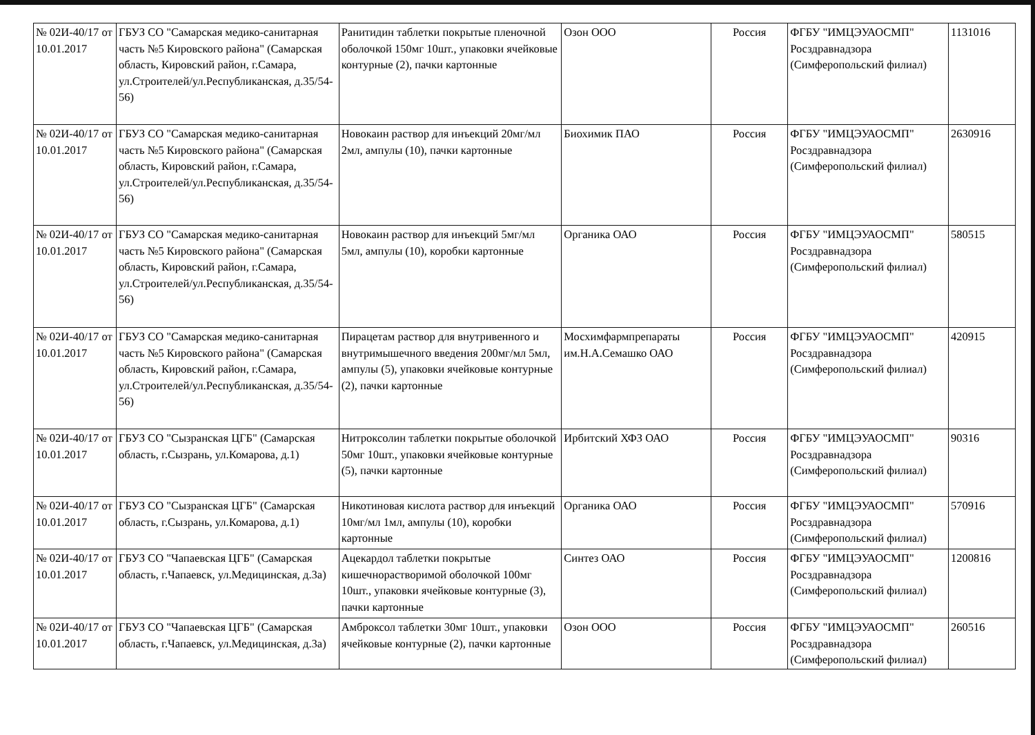| № 02И-40/17 от 10.01.2017 | ГБУЗ СО "Самарская медико-санитарная часть №5 Кировского района" (Самарская область, Кировский район, г.Самара, ул.Строителей/ул.Республиканская, д.35/54-56) | Ранитидин таблетки покрытые пленочной оболочкой 150мг 10шт., упаковки ячейковые контурные (2), пачки картонные | Озон ООО | Россия | ФГБУ "ИМЦЭУАОСМП" Росздравнадзора (Симферопольский филиал) | 1131016 |
| № 02И-40/17 от 10.01.2017 | ГБУЗ СО "Самарская медико-санитарная часть №5 Кировского района" (Самарская область, Кировский район, г.Самара, ул.Строителей/ул.Республиканская, д.35/54-56) | Новокаин раствор для инъекций 20мг/мл 2мл, ампулы (10), пачки картонные | Биохимик ПАО | Россия | ФГБУ "ИМЦЭУАОСМП" Росздравнадзора (Симферопольский филиал) | 2630916 |
| № 02И-40/17 от 10.01.2017 | ГБУЗ СО "Самарская медико-санитарная часть №5 Кировского района" (Самарская область, Кировский район, г.Самара, ул.Строителей/ул.Республиканская, д.35/54-56) | Новокаин раствор для инъекций 5мг/мл 5мл, ампулы (10), коробки картонные | Органика ОАО | Россия | ФГБУ "ИМЦЭУАОСМП" Росздравнадзора (Симферопольский филиал) | 580515 |
| № 02И-40/17 от 10.01.2017 | ГБУЗ СО "Самарская медико-санитарная часть №5 Кировского района" (Самарская область, Кировский район, г.Самара, ул.Строителей/ул.Республиканская, д.35/54-56) | Пирацетам раствор для внутривенного и внутримышечного введения 200мг/мл 5мл, ампулы (5), упаковки ячейковые контурные (2), пачки картонные | Мосхимфармпрепараты им.Н.А.Семашко ОАО | Россия | ФГБУ "ИМЦЭУАОСМП" Росздравнадзора (Симферопольский филиал) | 420915 |
| № 02И-40/17 от 10.01.2017 | ГБУЗ СО "Сызранская ЦГБ" (Самарская область, г.Сызрань, ул.Комарова, д.1) | Нитроксолин таблетки покрытые оболочкой 50мг 10шт., упаковки ячейковые контурные (5), пачки картонные | Ирбитский ХФЗ ОАО | Россия | ФГБУ "ИМЦЭУАОСМП" Росздравнадзора (Симферопольский филиал) | 90316 |
| № 02И-40/17 от 10.01.2017 | ГБУЗ СО "Сызранская ЦГБ" (Самарская область, г.Сызрань, ул.Комарова, д.1) | Никотиновая кислота раствор для инъекций 10мг/мл 1мл, ампулы (10), коробки картонные | Органика ОАО | Россия | ФГБУ "ИМЦЭУАОСМП" Росздравнадзора (Симферопольский филиал) | 570916 |
| № 02И-40/17 от 10.01.2017 | ГБУЗ СО "Чапаевская ЦГБ" (Самарская область, г.Чапаевск, ул.Медицинская, д.3а) | Ацекардол таблетки покрытые кишечнорастворимой оболочкой 100мг 10шт., упаковки ячейковые контурные (3), пачки картонные | Синтез ОАО | Россия | ФГБУ "ИМЦЭУАОСМП" Росздравнадзора (Симферопольский филиал) | 1200816 |
| № 02И-40/17 от 10.01.2017 | ГБУЗ СО "Чапаевская ЦГБ" (Самарская область, г.Чапаевск, ул.Медицинская, д.3а) | Амброксол таблетки 30мг 10шт., упаковки ячейковые контурные (2), пачки картонные | Озон ООО | Россия | ФГБУ "ИМЦЭУАОСМП" Росздравнадзора (Симферопольский филиал) | 260516 |